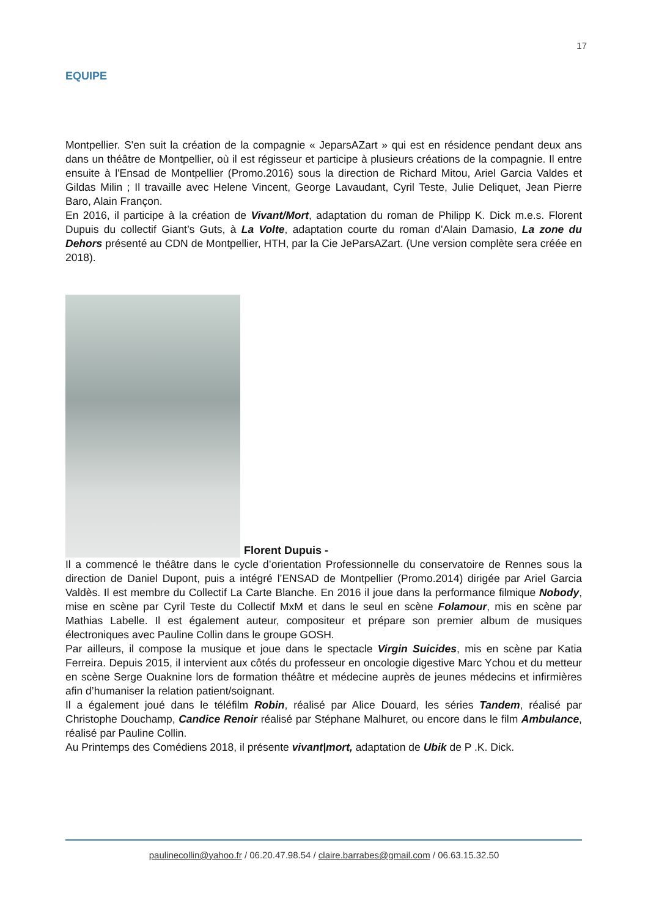17
EQUIPE
Montpellier. S'en suit la création de la compagnie « JeparsAZart » qui est en résidence pendant deux ans dans un théâtre de Montpellier, où il est régisseur et participe à plusieurs créations de la compagnie. Il entre ensuite à l'Ensad de Montpellier (Promo.2016) sous la direction de Richard Mitou, Ariel Garcia Valdes et Gildas Milin ; Il travaille avec Helene Vincent, George Lavaudant, Cyril Teste, Julie Deliquet, Jean Pierre Baro, Alain Françon.
En 2016, il participe à la création de Vivant/Mort, adaptation du roman de Philipp K. Dick m.e.s. Florent Dupuis du collectif Giant’s Guts, à La Volte, adaptation courte du roman d'Alain Damasio, La zone du Dehors présenté au CDN de Montpellier, HTH, par la Cie JeParsAZart. (Une version complète sera créée en 2018).
Florent Dupuis -
Il a commencé le théâtre dans le cycle d’orientation Professionnelle du conservatoire de Rennes sous la direction de Daniel Dupont, puis a intégré l’ENSAD de Montpellier (Promo.2014) dirigée par Ariel Garcia Valdès. Il est membre du Collectif La Carte Blanche. En 2016 il joue dans la performance filmique Nobody, mise en scène par Cyril Teste du Collectif MxM et dans le seul en scène Folamour, mis en scène par Mathias Labelle. Il est également auteur, compositeur et prépare son premier album de musiques électroniques avec Pauline Collin dans le groupe GOSH.
Par ailleurs, il compose la musique et joue dans le spectacle Virgin Suicides, mis en scène par Katia Ferreira. Depuis 2015, il intervient aux côtés du professeur en oncologie digestive Marc Ychou et du metteur en scène Serge Ouaknine lors de formation théâtre et médecine auprès de jeunes médecins et infirmières afin d’humaniser la relation patient/soignant.
Il a également joué dans le téléfilm Robin, réalisé par Alice Douard, les séries Tandem, réalisé par Christophe Douchamp, Candice Renoir réalisé par Stéphane Malhuret, ou encore dans le film Ambulance, réalisé par Pauline Collin.
Au Printemps des Comédiens 2018, il présente vivant|mort, adaptation de Ubik de P .K. Dick.
paulinecollin@yahoo.fr / 06.20.47.98.54 / claire.barrabes@gmail.com / 06.63.15.32.50